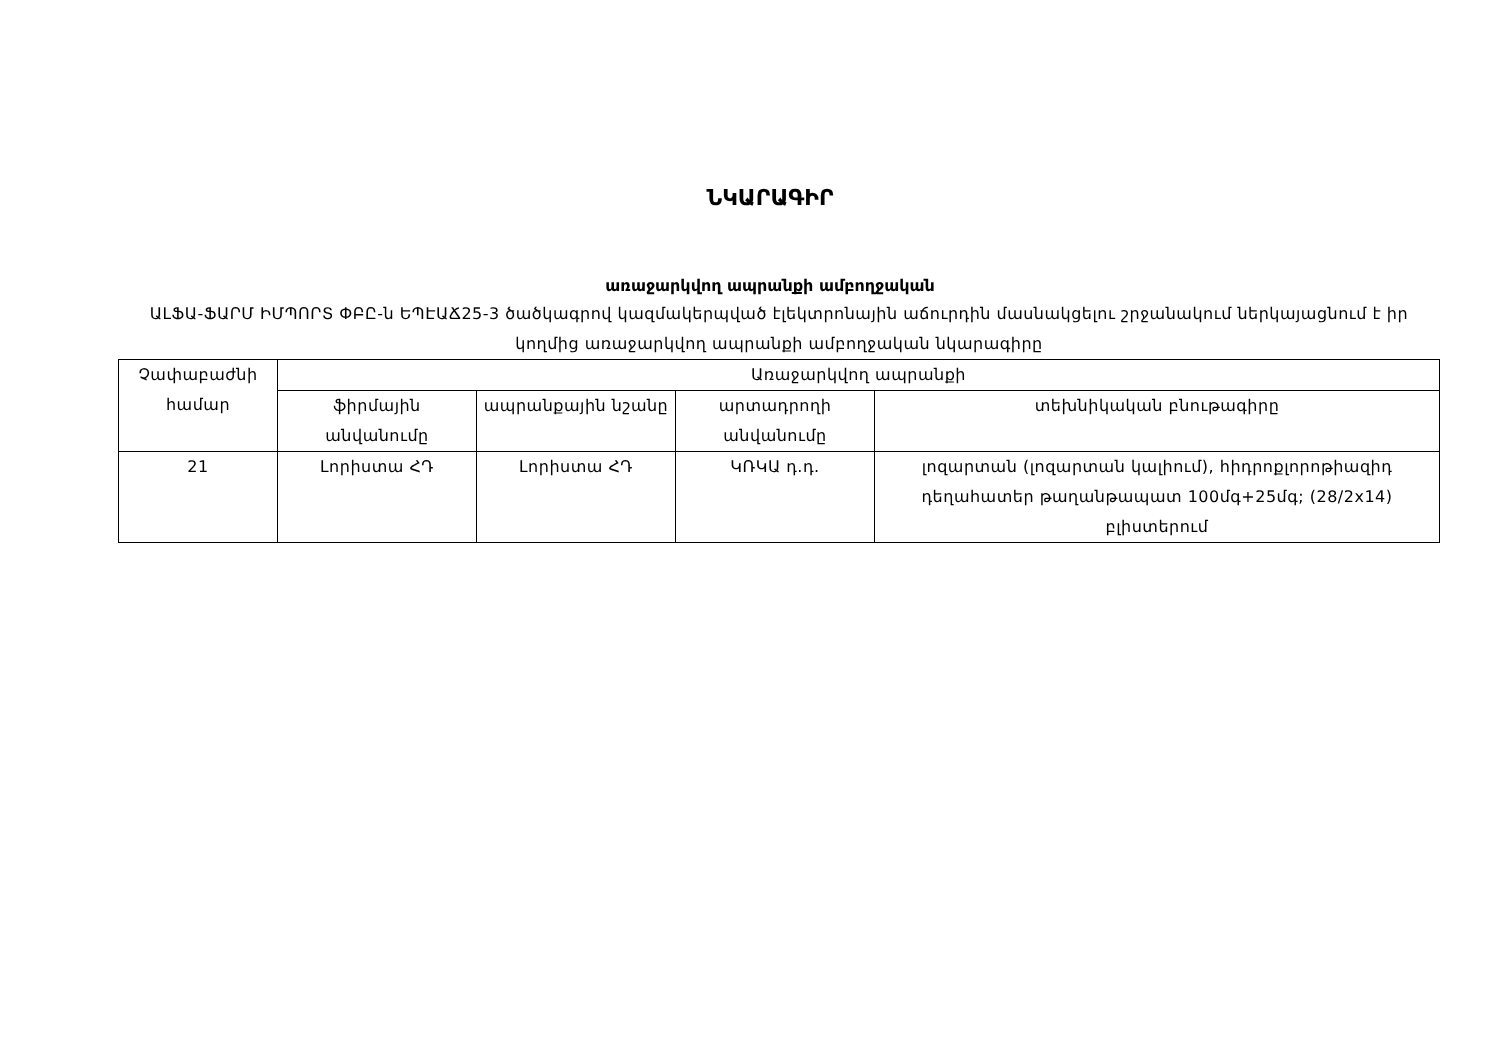ՆԿԱՐԱԳԻՐ
առաջարկվող ապրանքի ամբողջական
ԱԼՖԱ-ՖԱՐՄ ԻՄՊՈՐՏ ՓԲԸ-ն ԵՊԷԱՃ25-3 ծածկագրով կազմակերպված էլեկտրոնային աճուրդին մասնակցելու շրջանակում ներկայացնում է իր կողմից առաջարկվող ապրանքի ամբողջական նկարագիրը
| Չափաբաժնի համար | Առաջարկվող ապրանքի | | | |
| --- | --- | --- | --- | --- |
| | ֆիրմային անվանումը | ապրանքային նշանը | արտադրողի անվանումը | տեխնիկական բնութագիրը |
| 21 | Լորիստա ՀԴ | Լորիստա ՀԴ | ԿՌԿԱ դ.դ. | լոզարտան (լոզարտան կալիում), հիդրոքլորոթիազիդ դեղահատեր թաղանթապատ 100մգ+25մգ; (28/2x14) բլիստերում |